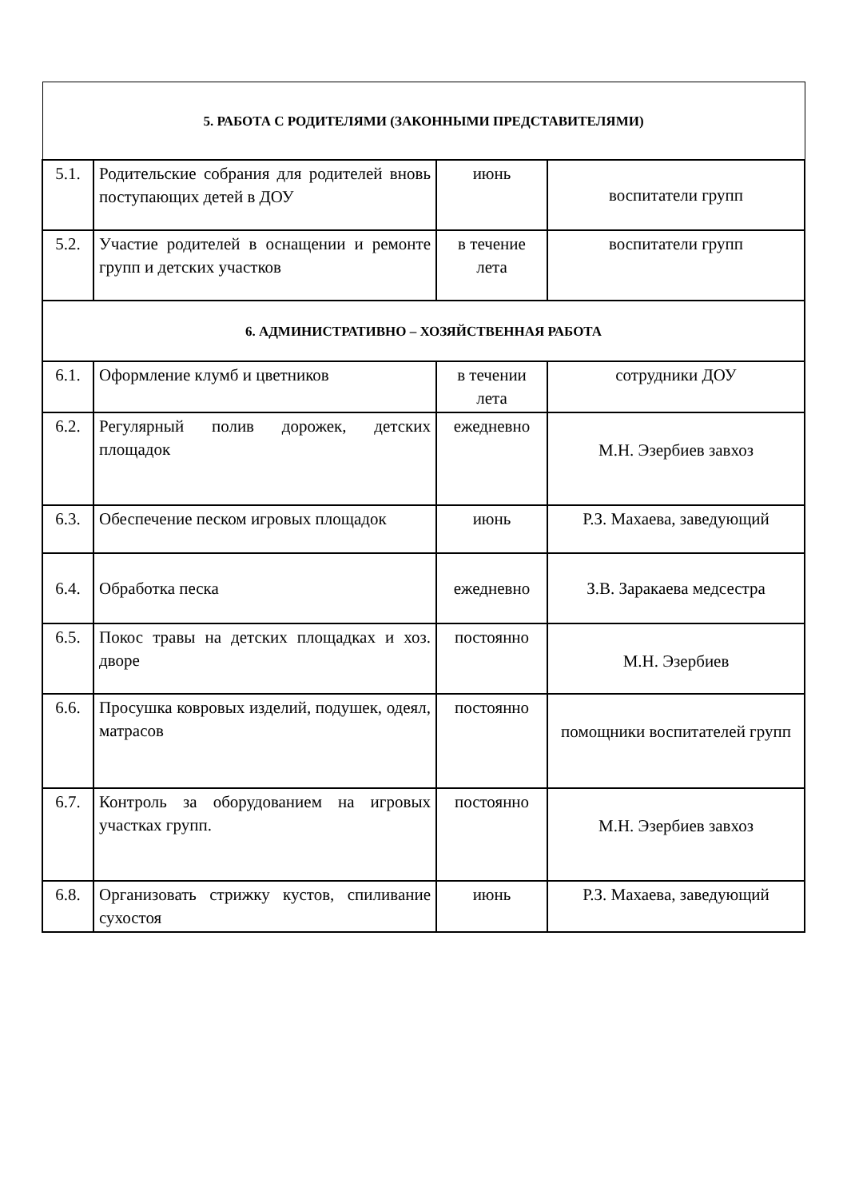| 5. РАБОТА С РОДИТЕЛЯМИ (ЗАКОННЫМИ ПРЕДСТАВИТЕЛЯМИ) | | | |
| 5.1. | Родительские собрания для родителей вновь поступающих детей в ДОУ | июнь | воспитатели групп |
| 5.2. | Участие родителей в оснащении и ремонте групп и детских участков | в течение лета | воспитатели групп |
| 6. АДМИНИСТРАТИВНО – ХОЗЯЙСТВЕННАЯ РАБОТА | | | |
| 6.1. | Оформление клумб и цветников | в течении лета | сотрудники ДОУ |
| 6.2. | Регулярный полив дорожек, детских площадок | ежедневно | М.Н. Эзербиев завхоз |
| 6.3. | Обеспечение песком игровых площадок | июнь | Р.З. Махаева, заведующий |
| 6.4. | Обработка песка | ежедневно | З.В. Заракаева медсестра |
| 6.5. | Покос травы на детских площадках и хоз. дворе | постоянно | М.Н. Эзербиев |
| 6.6. | Просушка ковровых изделий, подушек, одеял, матрасов | постоянно | помощники воспитателей групп |
| 6.7. | Контроль за оборудованием на игровых участках групп. | постоянно | М.Н. Эзербиев завхоз |
| 6.8. | Организовать стрижку кустов, спиливание сухостоя | июнь | Р.З. Махаева, заведующий |